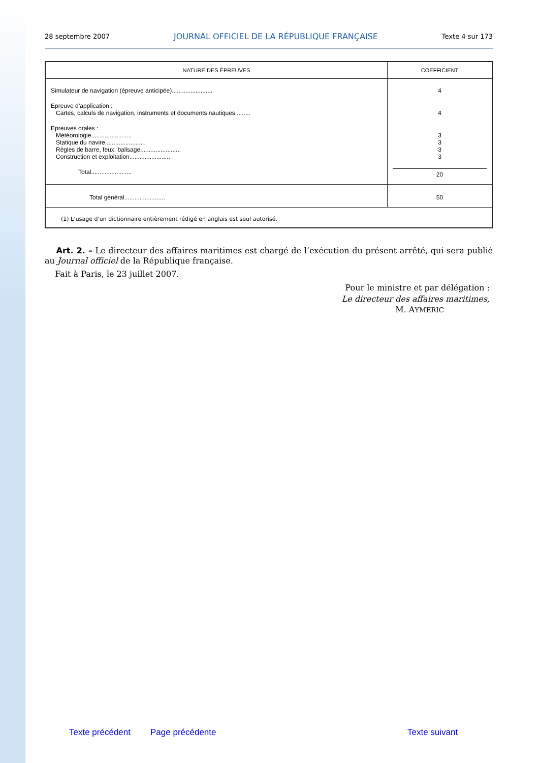28 septembre 2007 JOURNAL OFFICIEL DE LA RÉPUBLIQUE FRANÇAISE Texte 4 sur 173
| NATURE DES ÉPREUVES | COEFFICIENT |
| --- | --- |
| Simulateur de navigation (épreuve anticipée)........................ | 4 |
| Epreuve d’application : Cartes, calculs de navigation, instruments et documents nautiques......... | 4 |
| Epreuves orales : Météorologie........................ Statique du navire........................ Règles de barre, feux, balisage........................ Construction et exploitation........................ | 3 3 3 3 |
| Total........................ | 20 |
| Total général........................ | 50 |
| (1) L’usage d’un dictionnaire entièrement rédigé en anglais est seul autorisé. | |
Art. 2. – Le directeur des affaires maritimes est chargé de l’exécution du présent arrêté, qui sera publié au Journal officiel de la République française.
Fait à Paris, le 23 juillet 2007.
Pour le ministre et par délégation :
Le directeur des affaires maritimes,
M. AYMERIC
Texte précédent Page précédente Texte suivant